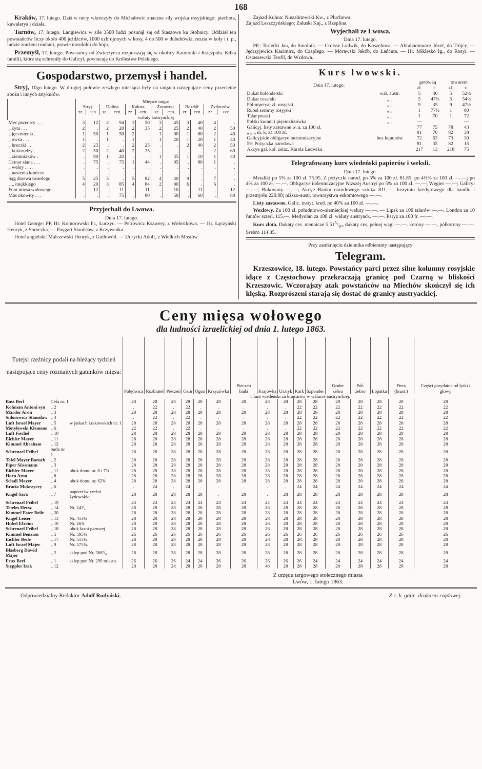168
Kraków, 17. lutego. Dziś w nocy wkroczyły do Michałowic znaczne siły wojska rosyjskiego: piechota, kawalerya i działa.
Tarnów, 17. lutego. Langiewicz w sile 3500 ludzi posunął się od Staszowa ku Stobnicy. Oddział ten powstańców liczy około 400 jeźdźców, 1000 uzbrojonych w kosy, 4 do 500 w dubeltówki, reszta w koły i t. p., ludzie znużeni trudami, prawie niezdolni do boju.
Przemyśl, 17. lutego. Powstańcy od Zwierzyńca rozpraszają się w okolicy Kamionki i Księżpola. Kilka familii, które się schroniły do Galicyi, powracają do Królestwa Polskiego.
Gospodarstwo, przemysł i handel.
Stryj, 10go lutego. W drugiej połowie zeszłego miesiąca były na targach następujące ceny przeciętne zboża i innych artykułów.
| | Miejsce targu: | | | | | | | | | | | |
| --- | --- | --- | --- | --- | --- | --- | --- | --- | --- | --- | --- | --- |
| | Stryj | | Dolina | | Kałusz | | Żurawno | | Rozdół | | Żydaczów | |
| | zr. | cen | zr. | cen. | zr. | cen. | zr. | cen. | zr. | cen | zr. | cen. |
| | waluty austryackiej | | | | | | | | | | | |
| Mec pszenicy . . . | 3 | 12 | 2 | 94 | 3 | 50 | 3 | 45 | 3 | 40 | 4 | . |
| „ żyta . . . | 2 | . | 2 | 20 | 2 | 35 | 2 | 25 | 2 | 40 | 2 | 50 |
| „ jęczmienia . | 1 | 50 | 1 | 50 | 2 | . | 1 | 90 | 1 | 80 | 2 | 40 |
| „ owsa . . . | 1 | . | 1 | . | 1 | . | 1 | 20 | 1 | 20 | 1 | 40 |
| „ hreczki . . | 2 | 25 | . | . | 2 | 25 | . | . | 2 | 40 | 2 | 50 |
| „ kukurudzy . | 2 | 50 | 2 | 40 | 2 | 25 | . | . | . | . | 2 | 60 |
| „ ziemniaków . | . | 80 | 1 | 20 | . | . | 1 | 35 | 1 | 10 | 1 | 40 |
| Cetnar siana . . . | . | 75 | . | 75 | 1 | 44 | . | 95 | . | 80 | 1 | . |
| „ wełny . . . . | . | . | . | . | . | . | . | . | . | . | . | . |
| „ nasienia koniczu | . | . | . | . | . | . | . | . | . | . | . | . |
| Sąg drzewa twardego | 5 | 25 | 5 | . | 5 | 82 | 4 | 40 | 9 | . | 7 | . |
| „ „ miękkiego | 4 | 20 | 3 | 85 | 4 | 84 | 2 | 90 | 6 | . | 6 | . |
| Funt mięsa wołowego | . | 12 | . | 11 | . | 11 | . | 10 | . | 11 | . | 12 |
| Mas okowity . . . | . | . | . | 75 | . | 80 | . | 58 | . | 60 | . | 80 |
Przyjechali do Lwowa.
Dnia 17. lutego.
Hotel George: PP. Hr. Komorowski Fr., Łuczyc. — Petrowicz Ksawery, z Wołostkowa. — Hr. Łączyński Henryk, z Soroczka. — Paygart Stanisław, z Krzyweńka.
Hotel angielski: Malczewski Henryk, z Gniłowód. — Udrycki Adolf, z Wielkich Mostów.
Zajazd Kuhna: Niezabitowski Kw., z Płuchowa.
Zajazd Leszczyńskiego: Załuski Kaj., z Rzeplina.
Wyjechali ze Lwowa.
Dnia 17. lutego.
PP.: Terlecki Jan, do Smolnik. — Croisse Ludwik, do Koszelowa. — Abrahamowicz Józef, do Trójcy. — Jędrzyjewicz Kazimirz, do Czaplego. — Morawski Jakób, do Łańcuta. — Hr. Miklesko Ig., do Rosyi. — Ostaszewski Teofil, do Wzdowa.
Kurs lwowski.
| Dnia 17. lutego. | | gotówką | | towarem | |
| | | zł. | c. | zł. | c. |
| Dukat holenderski | wal. austr. | 5 | 46 | 5 | 52½ |
| Dukat cesarski | „ „ | 5 | 47½ | 5 | 54½ |
| Półimperyał zł. rosyjski | „ „ | 9 | 35 | 9 | 47½ |
| Rubel srebrny rosyjski | „ „ | 1 | 77½ | 1 | 80 |
| Talar pruski | „ „ | 1 | 70 | 1 | 72 |
| Polski kurant i pięciozłotówka | „ „ | — | | | — |
| Galicyj. listy zastawne w. a. za 100 zł. | bez kuponów | 77 | 75 | 78 | 43 |
| „ „ „ m. k. za 100 zł. | | 81 | 70 | 82 | 38 |
| Galicyjskie obligacye indemnizacyjne | | 72 | 63 | 73 | 30 |
| 5% Pożyczka narodowa | | 81 | 35 | 82 | 15 |
| Akcye gal. kol. żelaz. Karola Ludwika | | 217 | 13 | 218 | 75 |
Telegrafowany kurs wiedeński papierów i weksli.
Dnia 17. lutego.
Metaliki po 5% za 100 zł. 75.95. Z pożyczki narod. po 5% za 100 zł. 81.85; po 4½% za 100 zł. —.—; po 4% za 100 zł. —.—. Obligacye indemnizacyjne Niższej Austryi po 5% za 100 zł. —.—; Węgier —.—; Galicyi —.—; Bukowiny —.—; Akcye Banku narodowego sztuka 811.—; Instytutu kredytowego dla handlu i przemysłu 220.80; niższo-austr. towarzystwa eskomtowego —.—.
Listy zastawne. Galic. instyt. kred. po 40% za 100 zł. —.—.
Wexlowy. Za 100 zł. południowo-niemieckiej waluty —.—. — Lipsk za 100 talarów —.—. London za 10 funtów szterl. 115.—. Medyolan za 100 zł. waluty austryack. —.—. Paryż za 100 fr. —.—.
Kurs złota. Dukaty ces. mennicze 5.515/10, dukaty ces. pełnej wagi —.—. korony —.—, półkorony —.—. Srebro 114.35.
Przy zamknięciu dziennika odbieramy następujący
Telegram.
Krzeszowice, 18. lutego. Powstańcy parci przez silne kolumny rosyjskie idące z Częstochowy przekraczają granicę pod Czarną w bliskości Krzeszowic. Wczorajszy atak powstańców na Miechów skończył się ich klęską. Rozprószeni starają się dostać do granicy austryackiej.
Ceny mięsa wołowego
dla ludności izraelickiej od dnia 1. lutego 1863.
| Tutejsi rzeźnicy podali na bieżący tydzień następujące ceny rozmaitych gatunków mięsa: | | | Polędwica | Rozbratel | Pieczeń | Ozór | Ogon | Krzyżówka | Pieczeń biała | Krajówka | Usztyk | Kark | Szponder | Grube żebro | Pół-żebro | Łopatka | Piers (brust.) | Części przydatne od łytki i głowy |
| --- | --- | --- | --- | --- | --- | --- | --- | --- | --- | --- | --- | --- | --- | --- | --- | --- | --- | --- |
| | | | 1 funt wiedeński za krajcarów w walucie austryackiej. | | | | | | | | | | | | | | | |
| Bass Berl | Cela nr. 1 | w jatkach krakowskich nr. 1 | 28 | 28 | 28 | 28 | 28 | 28 | 28 | 28 | 28 | 28 | 28 | 28 | 28 | 28 | 28 | 28 |
| Kohman Antoni syn | „ 2 | | . | 22 | . | 22 | . | . | . | . | . | 22 | 22 | 22 | 22 | 22 | 22 | 22 |
| Marder Aron | „ 3 | | 28 | 28 | 28 | 28 | 28 | 28 | 28 | 28 | 28 | 28 | 28 | 28 | 28 | 28 | 28 | 28 |
| Sidorowicz Stanisław | „ 4 | | . | 22 | . | 22 | . | . | . | . | . | 22 | 22 | 22 | 22 | 22 | 22 | 22 |
| Luft Israel Mayer | „ 5 | | 28 | 28 | 28 | 28 | 28 | 28 | 28 | 28 | 28 | 28 | 28 | 28 | 28 | 28 | 28 | 28 |
| Motylewski Klemens | „ 6 | | 22 | 22 | . | 22 | . | . | . | . | . | 22 | 22 | 22 | 22 | 22 | 22 | 22 |
| Luft Fischel | „ 10 | | 28 | 28 | 28 | 28 | 28 | 28 | 28 | 28 | 28 | 28 | 28 | 28 | 28 | 28 | 28 | 28 |
| Eichler Mayer | „ 11 | | 28 | 28 | 28 | 28 | 28 | 28 | 28 | 28 | 28 | 28 | 28 | 28 | 28 | 28 | 28 | 28 |
| Kimmel Abraham | „ 12 | | 28 | 28 | 28 | 28 | 28 | 28 | 28 | 28 | 28 | 28 | 28 | 28 | 28 | 28 | 28 | 28 |
| Schrenzel Feibel | buda nr. 1 | | 28 | 28 | 28 | 28 | 28 | 28 | 28 | 28 | 28 | 28 | 28 | 28 | 28 | 28 | 28 | 28 |
| Tafel Mayer Baruch | „ 2 | | 28 | 28 | 28 | 28 | 28 | 28 | 28 | 28 | 28 | 28 | 28 | 28 | 28 | 28 | 28 | 28 |
| Piper Süssmann | „ 3 | | 28 | 28 | 28 | 28 | 28 | 28 | 28 | 28 | 28 | 28 | 28 | 28 | 28 | 28 | 28 | 28 |
| Eichler Mayer | „ 11 | obok domu nr. 6 i 7¾ | 28 | 28 | 28 | 28 | 28 | 28 | 28 | 28 | 28 | 28 | 28 | 28 | 28 | 28 | 28 | 28 |
| Horn Aron | „ 8 | | 28 | 28 | 28 | 28 | 28 | 28 | 28 | 28 | 28 | 28 | 28 | 28 | 28 | 28 | 28 | 28 |
| Schall Mayer | „ 4 | obok domu nr. 62¾ | 28 | 28 | 28 | 28 | 28 | 28 | 28 | 28 | 28 | 28 | 28 | 28 | 28 | 28 | 28 | 28 |
| Bracia Mokrzycey | „ 6 | | . | 24 | . | 24 | . | . | . | . | . | 24 | 24 | 24 | 24 | 24 | 24 | 24 |
| Kugel Sara | „ 7 | naprzeciw rzeźni żydowskiej | 28 | 28 | 28 | 28 | 28 | . | 28 | . | 28 | 28 | 28 | 28 | 28 | 28 | 28 | 28 |
| Schrenzel Feibel | „ 19 | | 24 | 24 | 24 | 24 | 24 | 24 | 24 | 24 | 24 | 24 | 24 | 24 | 24 | 24 | 24 | 24 |
| Teteles Hersz | „ 14 | Nr. 24³/₄ | 28 | 28 | 28 | 28 | 28 | 28 | 28 | 28 | 28 | 28 | 28 | 28 | 28 | 28 | 28 | 28 |
| Kimmel Ester Beile | „ 20 | | 28 | 28 | 28 | 28 | 28 | 28 | 28 | 28 | 28 | 28 | 28 | 28 | 28 | 28 | 28 | 28 |
| Kugel Leiser | „ 13 | Nr. 413¾ | 28 | 28 | 28 | 28 | 28 | 28 | 28 | 28 | 28 | 28 | 28 | 28 | 28 | 28 | 28 | 28 |
| Hübel Efroim | „ 10 | Nr. 26¾ | 28 | 28 | 28 | 28 | 28 | 28 | 28 | 28 | 28 | 28 | 28 | 28 | 28 | 28 | 28 | 28 |
| Schrenzel Feibel | „ 18 | obok łazni parowej | 28 | 28 | 28 | 28 | 28 | 28 | 28 | 28 | 28 | 28 | 28 | 28 | 28 | 28 | 28 | 28 |
| Kimmel Benzion | „ 5 | Nr. 595¾ | 26 | 26 | 26 | 26 | 26 | 26 | 26 | 26 | 26 | 26 | 26 | 26 | 26 | 26 | 26 | 26 |
| Eichler Beile | „ 17 | Nr. 515¾ | 28 | 28 | 28 | 28 | 28 | 28 | 28 | 28 | 28 | 28 | 28 | 28 | 28 | 28 | 28 | 28 |
| Luft Israel Majer | „ 9 | Nr. 575¾. | 28 | 28 | 28 | 28 | 28 | 28 | 28 | 28 | 28 | 28 | 28 | 28 | 28 | 28 | 28 | 28 |
| Blasberg Dawid Majer | „ 2 | sklep pod Nr. 366²/₄ | 28 | 28 | 28 | 28 | 28 | 28 | 28 | 28 | 28 | 28 | 28 | 28 | 28 | 28 | 28 | 28 |
| Frux Berl | „ 1 | sklep pod Nr. 299 miasto. | 26 | 26 | 26 | 24 | 24 | 26 | 26 | 26 | 26 | 26 | 24 | 24 | 24 | 24 | 24 | 24 |
| Steppler Izak | „ 12 | | 28 | 28 | 28 | 28 | 28 | 28 | 28 | 48 | 28 | 28 | 28 | 28 | 28 | 28 | 28 | 28 |
Z urzędu targowego stołecznego miasta
Lwów, 1. lutego 1863.
Odpowiedzialny Redaktor Adolf Rudyński. Z c. k. galic. drukarni rządowej.